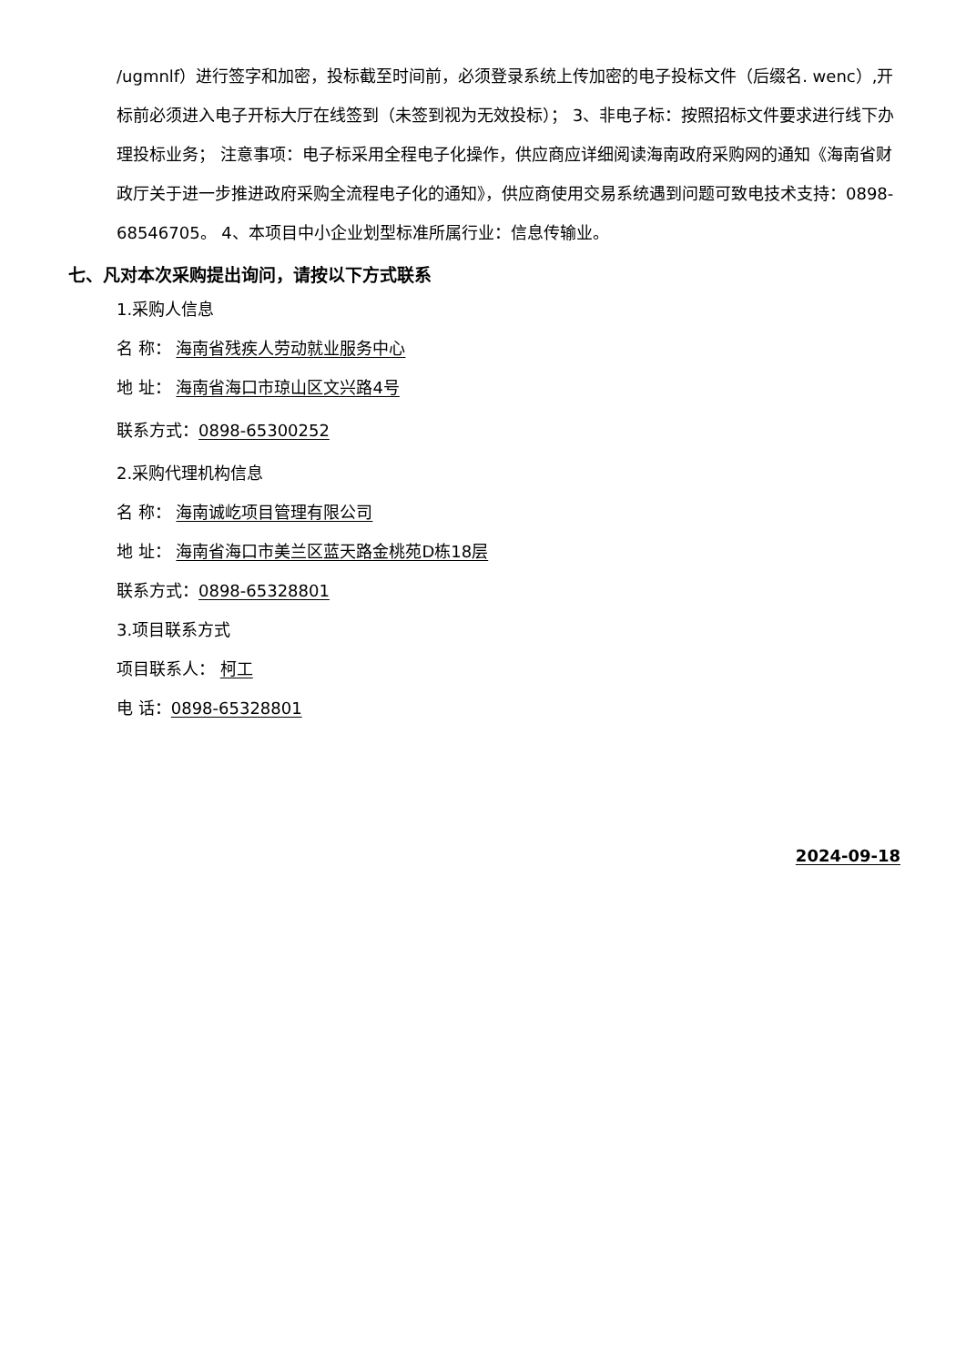/ugmnlf）进行签字和加密，投标截至时间前，必须登录系统上传加密的电子投标文件（后缀名. wenc）,开标前必须进入电子开标大厅在线签到（未签到视为无效投标）； 3、非电子标：按照招标文件要求进行线下办理投标业务； 注意事项：电子标采用全程电子化操作，供应商应详细阅读海南政府采购网的通知《海南省财政厅关于进一步推进政府采购全流程电子化的通知》，供应商使用交易系统遇到问题可致电技术支持：0898-68546705。 4、本项目中小企业划型标准所属行业：信息传输业。
七、凡对本次采购提出询问，请按以下方式联系
1.采购人信息
名 称： 海南省残疾人劳动就业服务中心
地 址： 海南省海口市琼山区文兴路4号
联系方式：0898-65300252
2.采购代理机构信息
名 称： 海南诚屹项目管理有限公司
地 址： 海南省海口市美兰区蓝天路金桃苑D栋18层
联系方式：0898-65328801
3.项目联系方式
项目联系人： 柯工
电 话：0898-65328801
2024-09-18